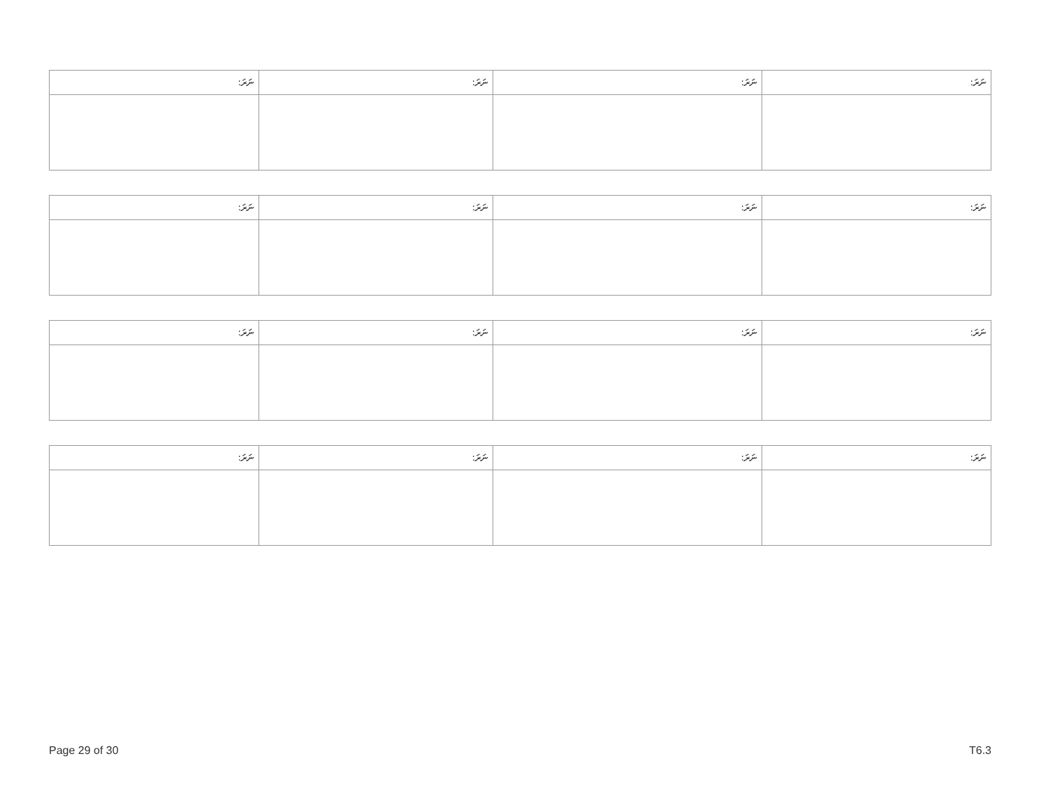| ނަރަ: | ނަރަ: | ނަރަ: | ނަރަ: |
| ނަރަ: | ނަރަ: | ނަރަ: | ނަރަ: |
| ނަރަ: | ނަރަ: | ނަރަ: | ނަރަ: |
| ނަރަ: | ނަރަ: | ނަރަ: | ނަރަ: |
Page 29 of 30 T6.3